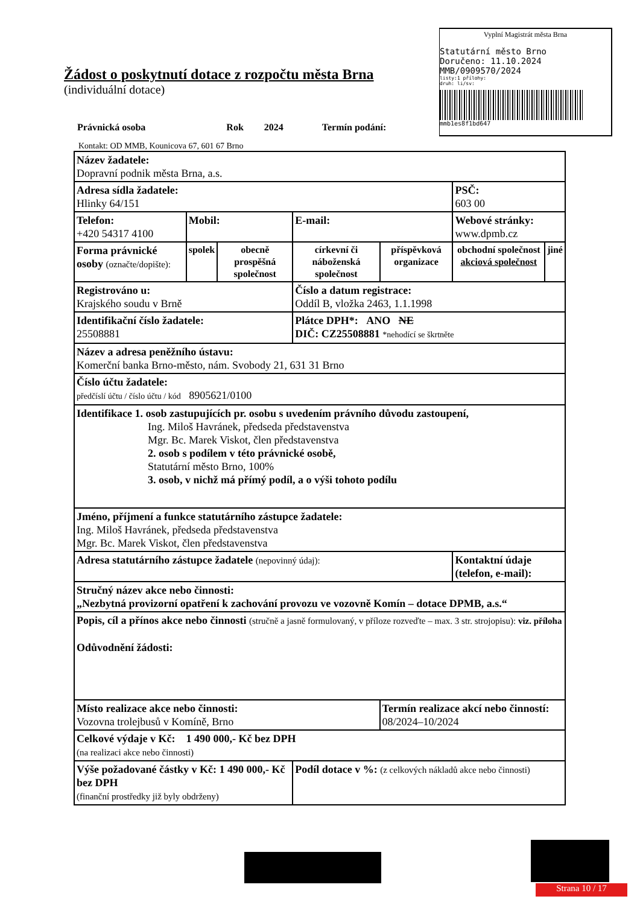Vyplní Magistrát města Brna
Statutární město Brno
Doručeno: 11.10.2024
MMB/0909570/2024
listy:1 přílohy:
druh: li/sv:
mmb1es8f1bd647
Žádost o poskytnutí dotace z rozpočtu města Brna
(individuální dotace)
Právnická osoba Rok 2024 Termín podání:
Kontakt: OD MMB, Kounicova 67, 601 67 Brno
| Název žadatele: Dopravní podnik města Brna, a.s. | | | | | | |
| Adresa sídla žadatele: Hlinky 64/151 | | | | | PSČ: 603 00 | |
| Telefon: +420 54317 4100 | Mobil: | | E-mail: | | Webové stránky: www.dpmb.cz | |
| Forma právnické osoby (označte/dopište): | spolek | obecně prospěšná společnost | církevní či náboženská společnost | příspěvková organizace | obchodní společnost akciová společnost | jiné |
| Registrováno u: Krajského soudu v Brně | | | Číslo a datum registrace: Oddíl B, vložka 2463, 1.1.1998 | | | |
| Identifikační číslo žadatele: 25508881 | | | Plátce DPH*: ANO NE DIČ: CZ25508881 *nehodící se škrtněte | | | |
| Název a adresa peněžního ústavu: Komerční banka Brno-město, nám. Svobody 21, 631 31 Brno | | | | | | |
| Číslo účtu žadatele: předčíslí účtu / číslo účtu / kód 8905621/0100 | | | | | | |
| Identifikace 1. osob zastupujících pr. osobu s uvedením právního důvodu zastoupení, Ing. Miloš Havránek, předseda představenstva Mgr. Bc. Marek Viskot, člen představenstva 2. osob s podílem v této právnické osobě, Statutární město Brno, 100% 3. osob, v nichž má přímý podíl, a o výši tohoto podílu | | | | | | |
| Jméno, příjmení a funkce statutárního zástupce žadatele: Ing. Miloš Havránek, předseda představenstva Mgr. Bc. Marek Viskot, člen představenstva | | | | | | |
| Adresa statutárního zástupce žadatele (nepovinný údaj): | | | | | Kontaktní údaje (telefon, e-mail): | |
| Stručný název akce nebo činnosti: „Nezbytná provizorní opatření k zachování provozu ve vozovně Komín – dotace DPMB, a.s.“ | | | | | | |
| Popis, cíl a přínos akce nebo činnosti (stručně a jasně formulovaný, v příloze rozveďte – max. 3 str. strojopisu): viz. příloha Odůvodnění žádosti: | | | | | | |
| Místo realizace akce nebo činnosti: Vozovna trolejbusů v Komíně, Brno | | | | Termín realizace akcí nebo činností: 08/2024–10/2024 | | |
| Celkové výdaje v Kč: 1 490 000,- Kč bez DPH (na realizaci akce nebo činnosti) | | | | | | |
| Výše požadované částky v Kč: 1 490 000,- Kč bez DPH (finanční prostředky již byly obdrženy) | | | Podíl dotace v %: (z celkových nákladů akce nebo činnosti) | | | |
Strana 10 / 17